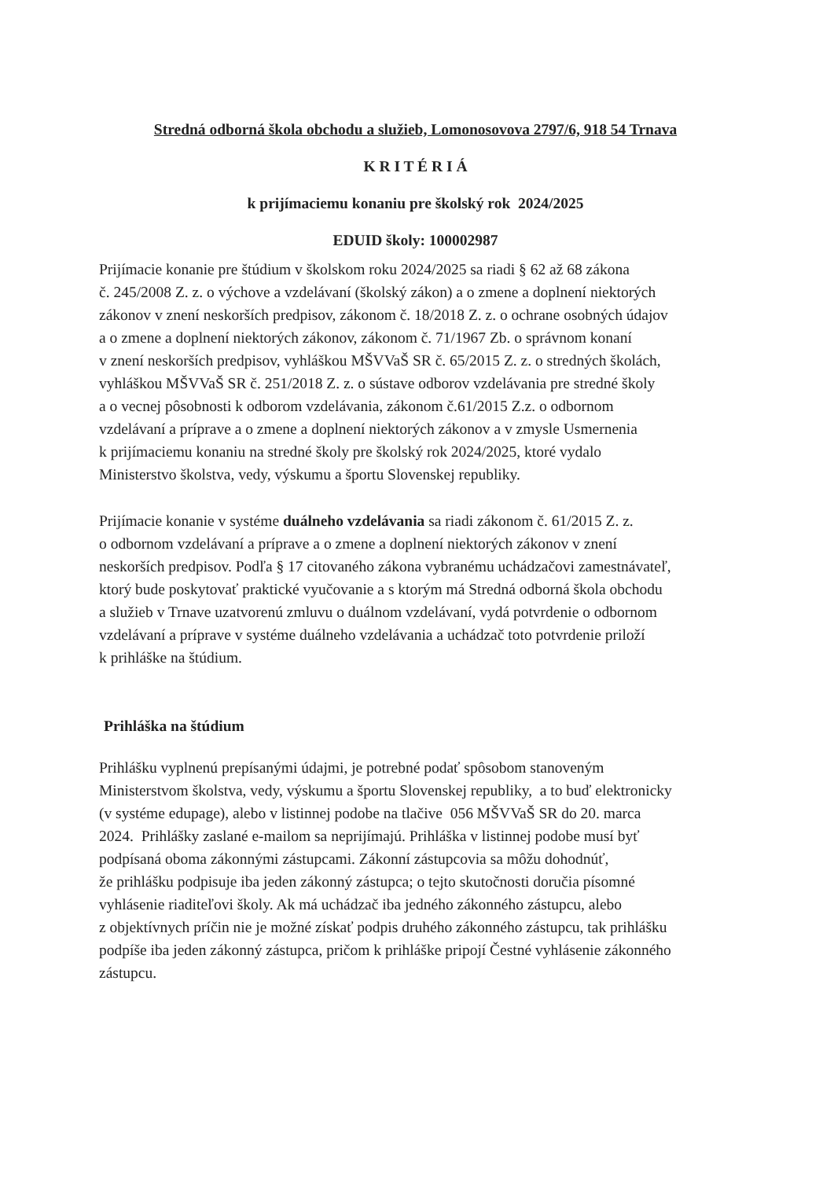Stredná odborná škola obchodu a služieb, Lomonosovova 2797/6, 918 54 Trnava
K R I T É R I Á
k prijímaciemu konaniu pre školský rok 2024/2025
EDUID školy: 100002987
Prijímacie konanie pre štúdium v školskom roku 2024/2025 sa riadi § 62 až 68 zákona
č. 245/2008 Z. z. o výchove a vzdelávaní (školský zákon) a o zmene a doplnení niektorých
zákonov v znení neskorších predpisov, zákonom č. 18/2018 Z. z. o ochrane osobných údajov
a o zmene a doplnení niektorých zákonov, zákonom č. 71/1967 Zb. o správnom konaní
v znení neskorších predpisov, vyhláškou MŠVVaŠ SR č. 65/2015 Z. z. o stredných školách,
vyhláškou MŠVVaŠ SR č. 251/2018 Z. z. o sústave odborov vzdelávania pre stredné školy
a o vecnej pôsobnosti k odborom vzdelávania, zákonom č.61/2015 Z.z. o odbornom
vzdelávaní a príprave a o zmene a doplnení niektorých zákonov a v zmysle Usmernenia
k prijímaciemu konaniu na stredné školy pre školský rok 2024/2025, ktoré vydalo
Ministerstvo školstva, vedy, výskumu a športu Slovenskej republiky.
Prijímacie konanie v systéme duálneho vzdelávania sa riadi zákonom č. 61/2015 Z. z.
o odbornom vzdelávaní a príprave a o zmene a doplnení niektorých zákonov v znení
neskorších predpisov. Podľa § 17 citovaného zákona vybranému uchádzačovi zamestnávateľ,
ktorý bude poskytovať praktické vyučovanie a s ktorým má Stredná odborná škola obchodu
a služieb v Trnave uzatvorenú zmluvu o duálnom vzdelávaní, vydá potvrdenie o odbornom
vzdelávaní a príprave v systéme duálneho vzdelávania a uchádzač toto potvrdenie priloží
k prihláške na štúdium.
Prihláška na štúdium
Prihlášku vyplnenú prepísanými údajmi, je potrebné podať spôsobom stanoveným
Ministerstvom školstva, vedy, výskumu a športu Slovenskej republiky, a to buď elektronicky
(v systéme edupage), alebo v listinnej podobe na tlačive 056 MŠVVaŠ SR do 20. marca
2024. Prihlášky zaslané e-mailom sa neprijímajú. Prihláška v listinnej podobe musí byť
podpísaná oboma zákonnými zástupcami. Zákonní zástupcovia sa môžu dohodnúť,
že prihlášku podpisuje iba jeden zákonný zástupca; o tejto skutočnosti doručia písomné
vyhlásenie riaditeľovi školy. Ak má uchádzač iba jedného zákonného zástupcu, alebo
z objektívnych príčin nie je možné získať podpis druhého zákonného zástupcu, tak prihlášku
podpíše iba jeden zákonný zástupca, pričom k prihláške pripojí Čestné vyhlásenie zákonného
zástupcu.